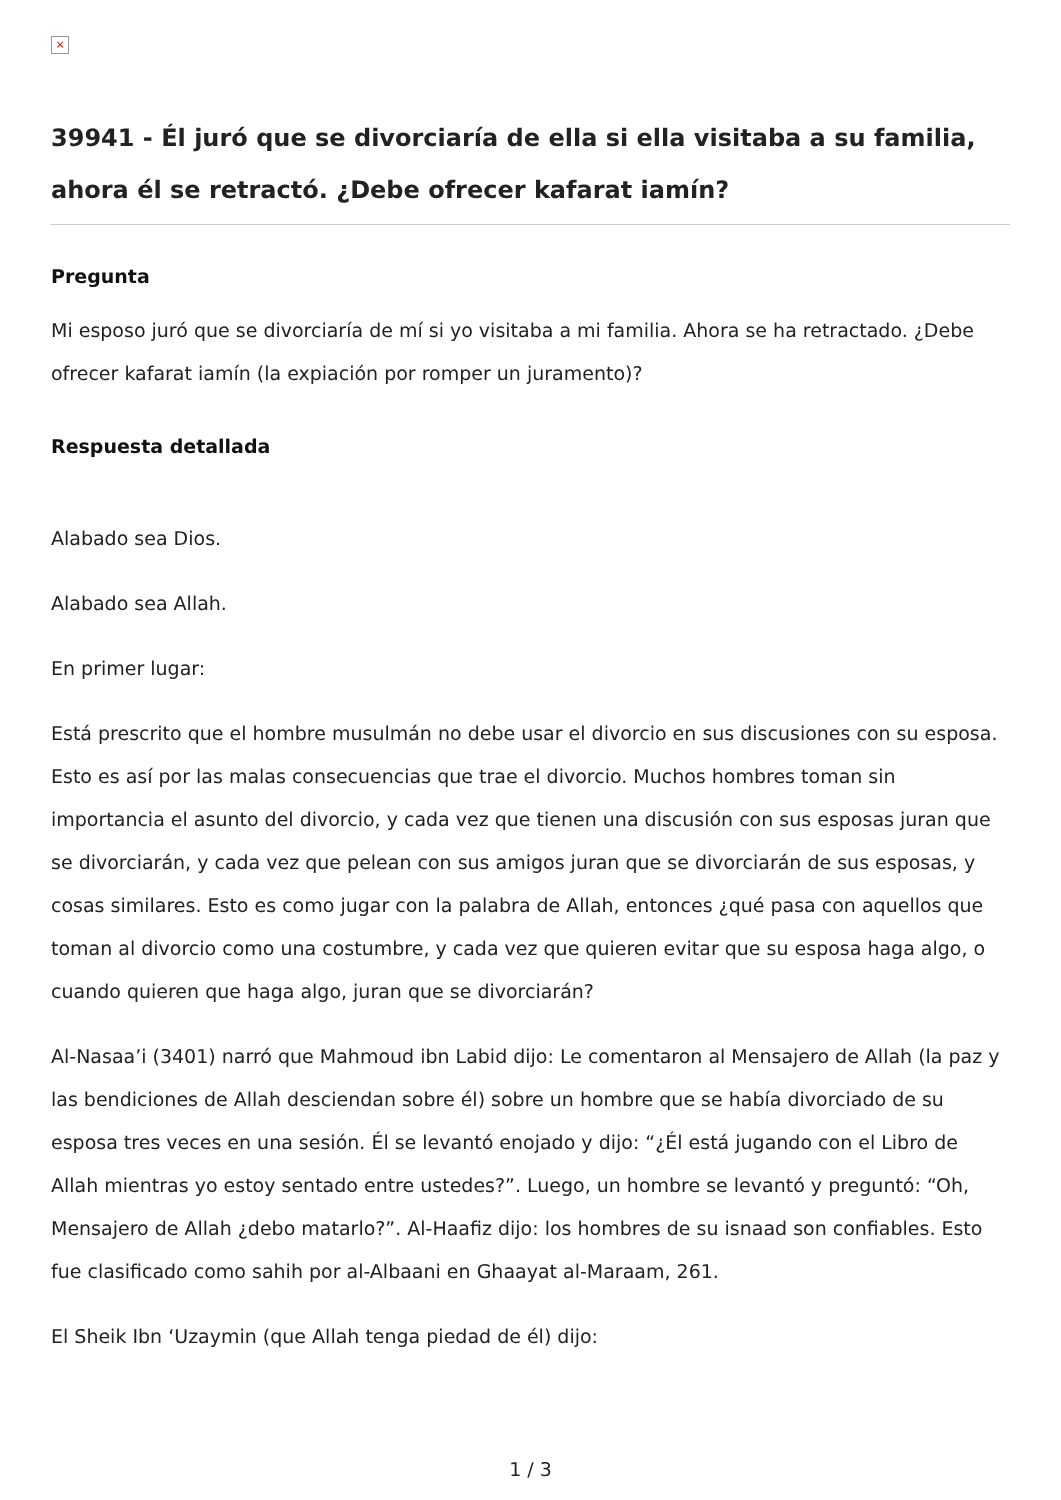×
39941 - Él juró que se divorciaría de ella si ella visitaba a su familia, ahora él se retractó. ¿Debe ofrecer kafarat iamín?
Pregunta
Mi esposo juró que se divorciaría de mí si yo visitaba a mi familia. Ahora se ha retractado. ¿Debe ofrecer kafarat iamín (la expiación por romper un juramento)?
Respuesta detallada
Alabado sea Dios.
Alabado sea Allah.
En primer lugar:
Está prescrito que el hombre musulmán no debe usar el divorcio en sus discusiones con su esposa. Esto es así por las malas consecuencias que trae el divorcio. Muchos hombres toman sin importancia el asunto del divorcio, y cada vez que tienen una discusión con sus esposas juran que se divorciarán, y cada vez que pelean con sus amigos juran que se divorciarán de sus esposas, y cosas similares. Esto es como jugar con la palabra de Allah, entonces ¿qué pasa con aquellos que toman al divorcio como una costumbre, y cada vez que quieren evitar que su esposa haga algo, o cuando quieren que haga algo, juran que se divorciarán?
Al-Nasaa’i (3401) narró que Mahmoud ibn Labid dijo: Le comentaron al Mensajero de Allah (la paz y las bendiciones de Allah desciendan sobre él) sobre un hombre que se había divorciado de su esposa tres veces en una sesión. Él se levantó enojado y dijo: “¿Él está jugando con el Libro de Allah mientras yo estoy sentado entre ustedes?”. Luego, un hombre se levantó y preguntó: “Oh, Mensajero de Allah ¿debo matarlo?”. Al-Haafiz dijo: los hombres de su isnaad son confiables. Esto fue clasificado como sahih por al-Albaani en Ghaayat al-Maraam, 261.
El Sheik Ibn ‘Uzaymin (que Allah tenga piedad de él) dijo:
1 / 3